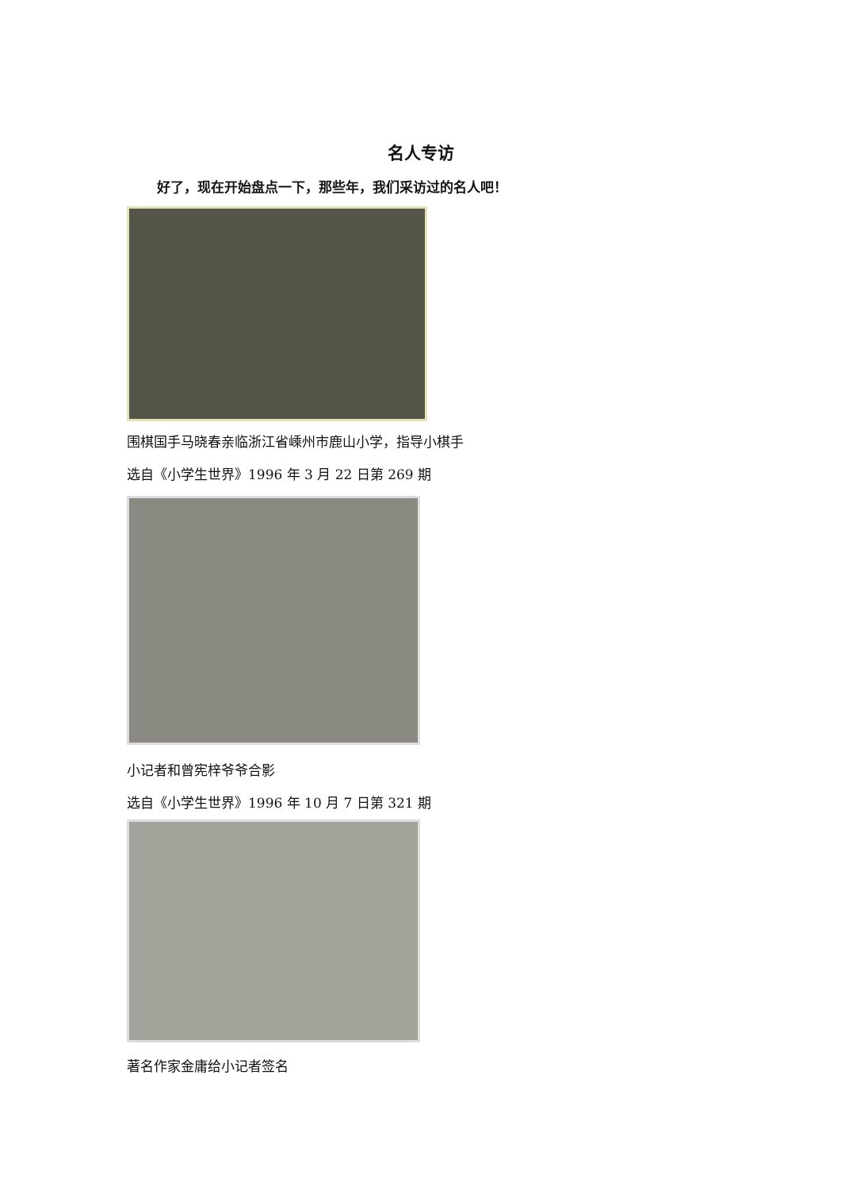名人专访
好了，现在开始盘点一下，那些年，我们采访过的名人吧！
围棋国手马晓春亲临浙江省嵊州市鹿山小学，指导小棋手
选自《小学生世界》1996 年 3 月 22 日第 269 期
小记者和曾宪梓爷爷合影
选自《小学生世界》1996 年 10 月 7 日第 321 期
著名作家金庸给小记者签名